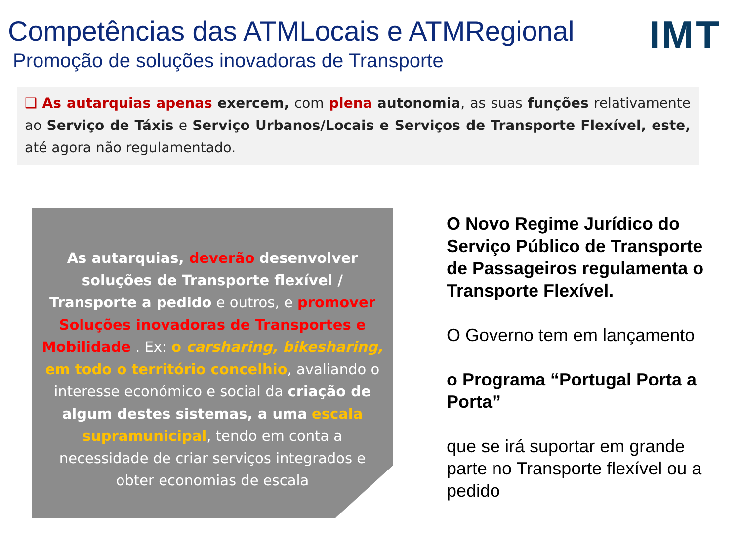Competências das ATMLocais e ATMRegional
Promoção de soluções inovadoras de Transporte
IMT
❑ As autarquias apenas exercem, com plena autonomia, as suas funções relativamente ao Serviço de Táxis e Serviço Urbanos/Locais e Serviços de Transporte Flexível, este, até agora não regulamentado.
As autarquias, deverão desenvolver soluções de Transporte flexível / Transporte a pedido e outros, e promover Soluções inovadoras de Transportes e Mobilidade . Ex: o carsharing, bikesharing, em todo o território concelhio, avaliando o interesse económico e social da criação de algum destes sistemas, a uma escala supramunicipal, tendo em conta a necessidade de criar serviços integrados e obter economias de escala
O Novo Regime Jurídico do Serviço Público de Transporte de Passageiros regulamenta o Transporte Flexível.
O Governo tem em lançamento
o Programa “Portugal Porta a Porta”
que se irá suportar em grande parte no Transporte flexível ou a pedido